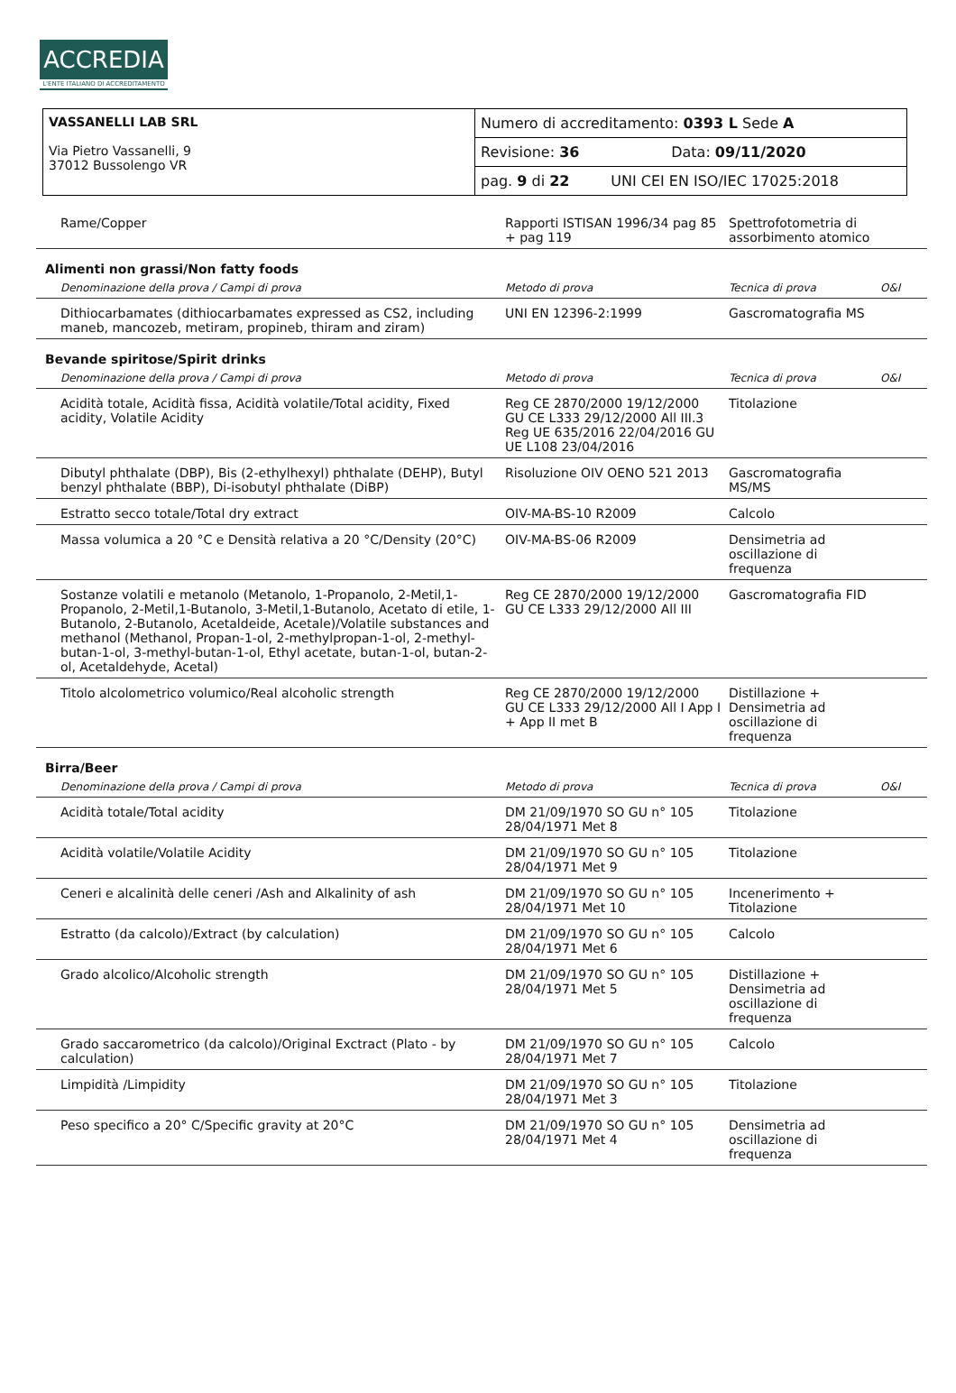ACCREDIA
L'ENTE ITALIANO DI ACCREDITAMENTO
| VASSANELLI LAB SRL Via Pietro Vassanelli, 9 37012 Bussolengo VR | Numero di accreditamento: 0393 L Sede A |
| | Revisione: 36 Data: 09/11/2020 |
| | pag. 9 di 22 UNI CEI EN ISO/IEC 17025:2018 |
| Rame/Copper | Rapporti ISTISAN 1996/34 pag 85 + pag 119 | Spettrofotometria di assorbimento atomico | |
| Alimenti non grassi/Non fatty foods | | | |
| Denominazione della prova / Campi di prova | Metodo di prova | Tecnica di prova | O&I |
| Dithiocarbamates (dithiocarbamates expressed as CS2, including maneb, mancozeb, metiram, propineb, thiram and ziram) | UNI EN 12396-2:1999 | Gascromatografia MS | |
| Bevande spiritose/Spirit drinks | | | |
| Denominazione della prova / Campi di prova | Metodo di prova | Tecnica di prova | O&I |
| Acidità totale, Acidità fissa, Acidità volatile/Total acidity, Fixed acidity, Volatile Acidity | Reg CE 2870/2000 19/12/2000 GU CE L333 29/12/2000 All III.3 Reg UE 635/2016 22/04/2016 GU UE L108 23/04/2016 | Titolazione | |
| Dibutyl phthalate (DBP), Bis (2-ethylhexyl) phthalate (DEHP), Butyl benzyl phthalate (BBP), Di-isobutyl phthalate (DiBP) | Risoluzione OIV OENO 521 2013 | Gascromatografia MS/MS | |
| Estratto secco totale/Total dry extract | OIV-MA-BS-10 R2009 | Calcolo | |
| Massa volumica a 20 °C e Densità relativa a 20 °C/Density (20°C) | OIV-MA-BS-06 R2009 | Densimetria ad oscillazione di frequenza | |
| Sostanze volatili e metanolo (Metanolo, 1-Propanolo, 2-Metil,1-Propanolo, 2-Metil,1-Butanolo, 3-Metil,1-Butanolo, Acetato di etile, 1-Butanolo, 2-Butanolo, Acetaldeide, Acetale)/Volatile substances and methanol (Methanol, Propan-1-ol, 2-methylpropan-1-ol, 2-methyl-butan-1-ol, 3-methyl-butan-1-ol, Ethyl acetate, butan-1-ol, butan-2-ol, Acetaldehyde, Acetal) | Reg CE 2870/2000 19/12/2000 GU CE L333 29/12/2000 All III | Gascromatografia FID | |
| Titolo alcolometrico volumico/Real alcoholic strength | Reg CE 2870/2000 19/12/2000 GU CE L333 29/12/2000 All I App I + App II met B | Distillazione + Densimetria ad oscillazione di frequenza | |
| Birra/Beer | | | |
| Denominazione della prova / Campi di prova | Metodo di prova | Tecnica di prova | O&I |
| Acidità totale/Total acidity | DM 21/09/1970 SO GU n° 105 28/04/1971 Met 8 | Titolazione | |
| Acidità volatile/Volatile Acidity | DM 21/09/1970 SO GU n° 105 28/04/1971 Met 9 | Titolazione | |
| Ceneri e alcalinità delle ceneri /Ash and Alkalinity of ash | DM 21/09/1970 SO GU n° 105 28/04/1971 Met 10 | Incenerimento + Titolazione | |
| Estratto (da calcolo)/Extract (by calculation) | DM 21/09/1970 SO GU n° 105 28/04/1971 Met 6 | Calcolo | |
| Grado alcolico/Alcoholic strength | DM 21/09/1970 SO GU n° 105 28/04/1971 Met 5 | Distillazione + Densimetria ad oscillazione di frequenza | |
| Grado saccarometrico (da calcolo)/Original Exctract (Plato - by calculation) | DM 21/09/1970 SO GU n° 105 28/04/1971 Met 7 | Calcolo | |
| Limpidità /Limpidity | DM 21/09/1970 SO GU n° 105 28/04/1971 Met 3 | Titolazione | |
| Peso specifico a 20° C/Specific gravity at 20°C | DM 21/09/1970 SO GU n° 105 28/04/1971 Met 4 | Densimetria ad oscillazione di frequenza | |